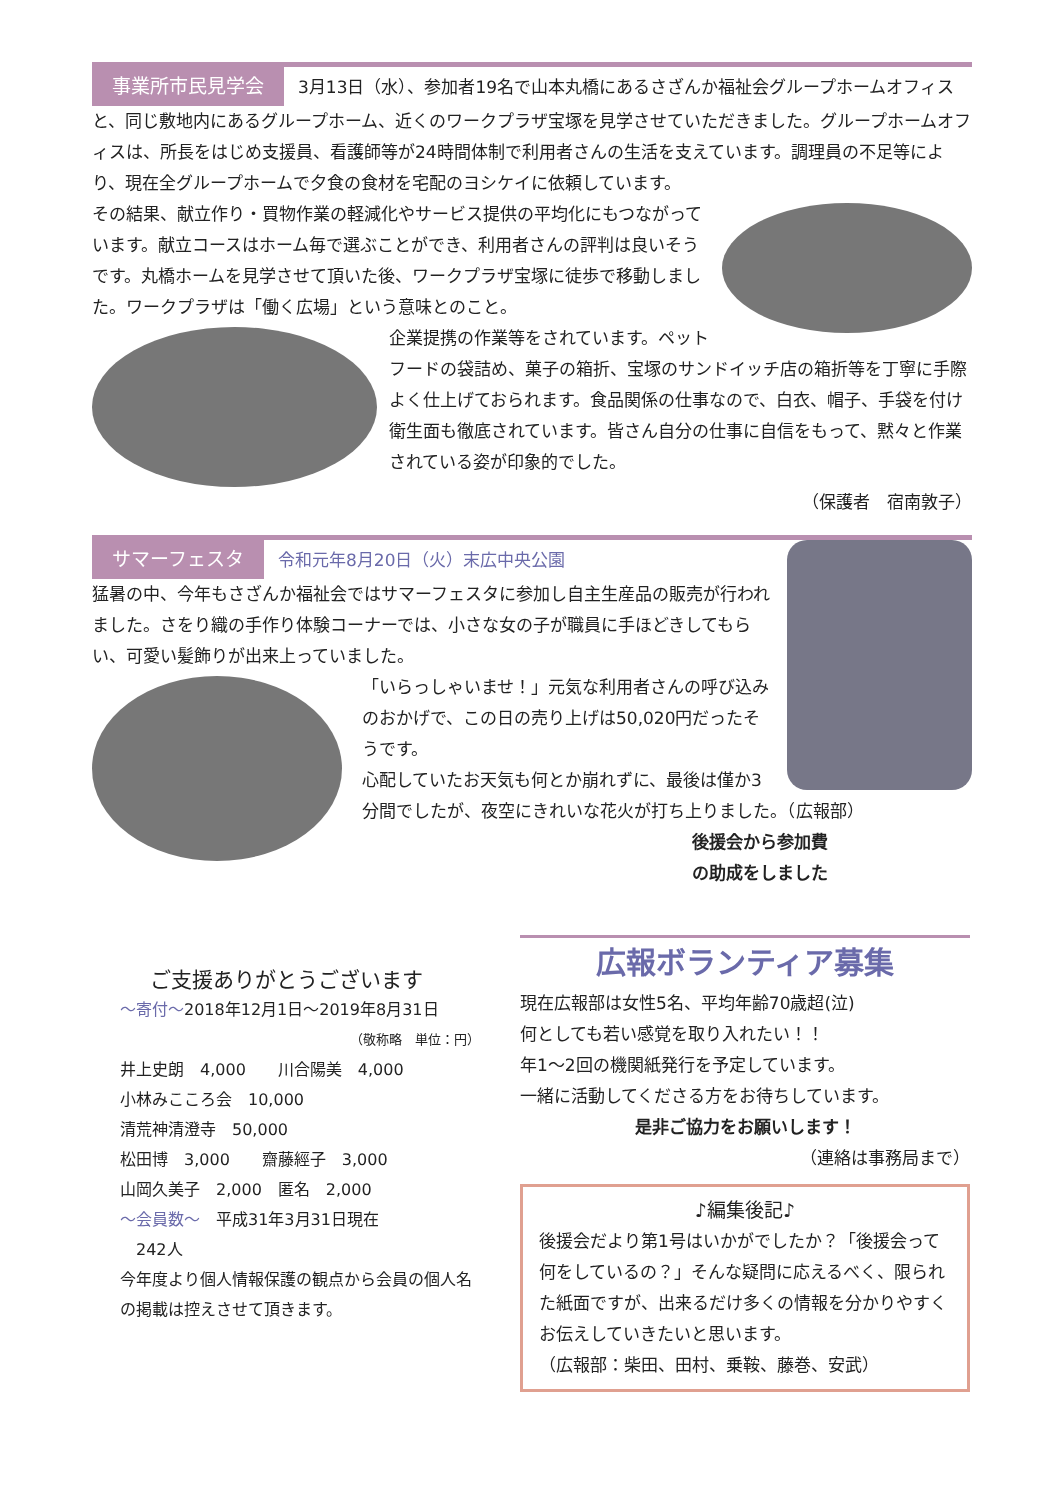事業所市民見学会 3月13日（水）、参加者19名で山本丸橋にあるさざんか福祉会グループホームオフィスと、同じ敷地内にあるグループホーム、近くのワークプラザ宝塚を見学させていただきました。グループホームオフィスは、所長をはじめ支援員、看護師等が24時間体制で利用者さんの生活を支えています。調理員の不足等により、現在全グループホームで夕食の食材を宅配のヨシケイに依頼しています。
その結果、献立作り・買物作業の軽減化やサービス提供の平均化にもつながっています。献立コースはホーム毎で選ぶことができ、利用者さんの評判は良いそうです。丸橋ホームを見学させて頂いた後、ワークプラザ宝塚に徒歩で移動しました。ワークプラザは「働く広場」という意味とのこと。
企業提携の作業等をされています。ペットフードの袋詰め、菓子の箱折、宝塚のサンドイッチ店の箱折等を丁寧に手際よく仕上げておられます。食品関係の仕事なので、白衣、帽子、手袋を付け衛生面も徹底されています。皆さん自分の仕事に自信をもって、黙々と作業されている姿が印象的でした。
（保護者　宿南敦子）
サマーフェスタ 令和元年8月20日（火）末広中央公園
猛暑の中、今年もさざんか福祉会ではサマーフェスタに参加し自主生産品の販売が行われました。さをり織の手作り体験コーナーでは、小さな女の子が職員に手ほどきしてもらい、可愛い髪飾りが出来上っていました。
「いらっしゃいませ！」元気な利用者さんの呼び込みのおかげで、この日の売り上げは50,020円だったそうです。
心配していたお天気も何とか崩れずに、最後は僅か3分間でしたが、夜空にきれいな花火が打ち上りました。（広報部）
後援会から参加費の助成をしました
ご支援ありがとうございます
～寄付～2018年12月1日～2019年8月31日
（敬称略　単位：円）
井上史朗　4,000　　川合陽美　4,000
小林みこころ会　10,000
清荒神清澄寺　50,000
松田博　3,000　　齋藤經子　3,000
山岡久美子　2,000　匿名　2,000
～会員数～　平成31年3月31日現在
　242人
今年度より個人情報保護の観点から会員の個人名の掲載は控えさせて頂きます。
広報ボランティア募集
現在広報部は女性5名、平均年齢70歳超(泣)
何としても若い感覚を取り入れたい！！
年1～2回の機関紙発行を予定しています。
一緒に活動してくださる方をお待ちしています。
是非ご協力をお願いします！
（連絡は事務局まで）
♪編集後記♪
後援会だより第1号はいかがでしたか？「後援会って何をしているの？」そんな疑問に応えるべく、限られた紙面ですが、出来るだけ多くの情報を分かりやすくお伝えしていきたいと思います。
（広報部：柴田、田村、乗鞍、藤巻、安武）